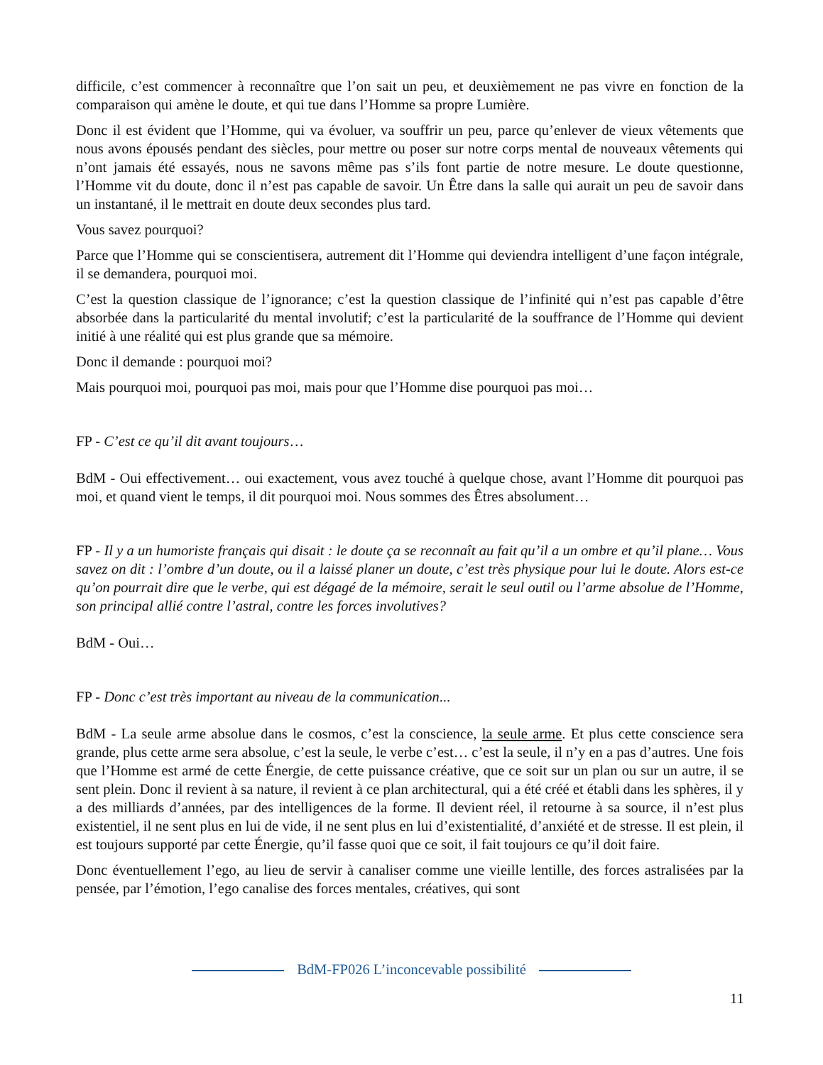difficile, c’est commencer à reconnaître que l’on sait un peu, et deuxièmement ne pas vivre en fonction de la comparaison qui amène le doute, et qui tue dans l’Homme sa propre Lumière.
Donc il est évident que l’Homme, qui va évoluer, va souffrir un peu, parce qu’enlever de vieux vêtements que nous avons épousés pendant des siècles, pour mettre ou poser sur notre corps mental de nouveaux vêtements qui n’ont jamais été essayés, nous ne savons même pas s’ils font partie de notre mesure. Le doute questionne, l’Homme vit du doute, donc il n’est pas capable de savoir. Un Être dans la salle qui aurait un peu de savoir dans un instantané, il le mettrait en doute deux secondes plus tard.
Vous savez pourquoi?
Parce que l’Homme qui se conscientisera, autrement dit l’Homme qui deviendra intelligent d’une façon intégrale, il se demandera, pourquoi moi.
C’est la question classique de l’ignorance; c’est la question classique de l’infinité qui n’est pas capable d’être absorbée dans la particularité du mental involutif; c’est la particularité de la souffrance de l’Homme qui devient initié à une réalité qui est plus grande que sa mémoire.
Donc il demande : pourquoi moi?
Mais pourquoi moi, pourquoi pas moi, mais pour que l’Homme dise pourquoi pas moi…
FP - C’est ce qu’il dit avant toujours…
BdM - Oui effectivement… oui exactement, vous avez touché à quelque chose, avant l’Homme dit pourquoi pas moi, et quand vient le temps, il dit pourquoi moi. Nous sommes des Êtres absolument…
FP - Il y a un humoriste français qui disait : le doute ça se reconnaît au fait qu’il a un ombre et qu’il plane… Vous savez on dit : l’ombre d’un doute, ou il a laissé planer un doute, c’est très physique pour lui le doute. Alors est-ce qu’on pourrait dire que le verbe, qui est dégagé de la mémoire, serait le seul outil ou l’arme absolue de l’Homme, son principal allié contre l’astral, contre les forces involutives?
BdM - Oui…
FP - Donc c’est très important au niveau de la communication...
BdM - La seule arme absolue dans le cosmos, c’est la conscience, la seule arme. Et plus cette conscience sera grande, plus cette arme sera absolue, c’est la seule, le verbe c’est… c’est la seule, il n’y en a pas d’autres. Une fois que l’Homme est armé de cette Énergie, de cette puissance créative, que ce soit sur un plan ou sur un autre, il se sent plein. Donc il revient à sa nature, il revient à ce plan architectural, qui a été créé et établi dans les sphères, il y a des milliards d’années, par des intelligences de la forme. Il devient réel, il retourne à sa source, il n’est plus existentiel, il ne sent plus en lui de vide, il ne sent plus en lui d’existentialité, d’anxiété et de stresse. Il est plein, il est toujours supporté par cette Énergie, qu’il fasse quoi que ce soit, il fait toujours ce qu’il doit faire.
Donc éventuellement l’ego, au lieu de servir à canaliser comme une vieille lentille, des forces astralisées par la pensée, par l’émotion, l’ego canalise des forces mentales, créatives, qui sont
BdM-FP026 L’inconcevable possibilité
11